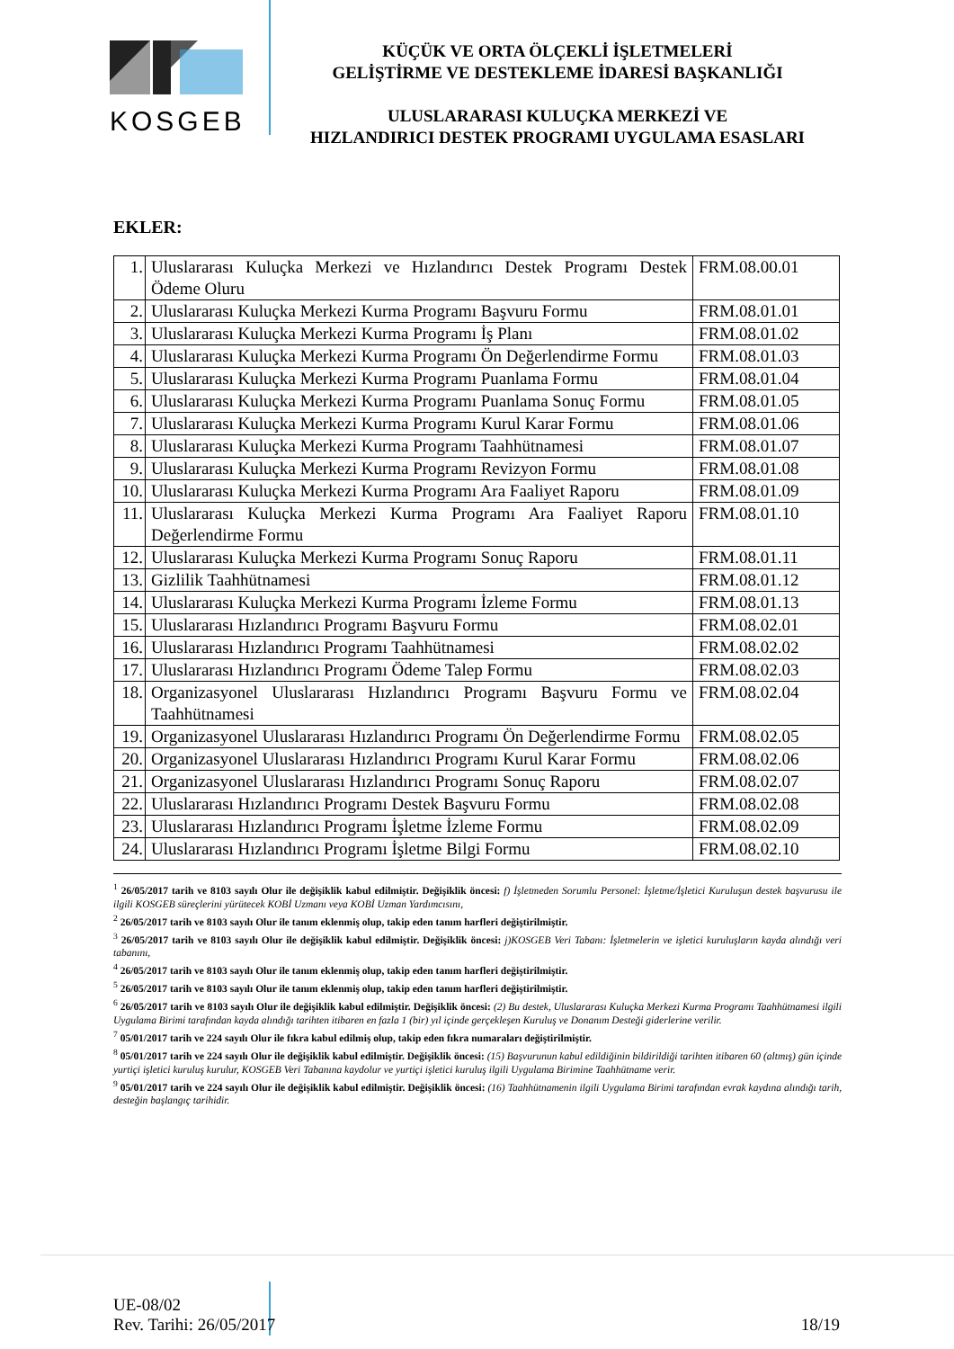KOSGEB
KÜÇÜK VE ORTA ÖLÇEKLİ İŞLETMELERİ
GELİŞTİRME VE DESTEKLEME İDARESİ BAŞKANLIĞI
ULUSLARARASI KULUÇKA MERKEZİ VE
HIZLANDIRICI DESTEK PROGRAMI UYGULAMA ESASLARI
EKLER:
| 1. | Uluslararası Kuluçka Merkezi ve Hızlandırıcı Destek Programı Destek Ödeme Oluru | FRM.08.00.01 |
| 2. | Uluslararası Kuluçka Merkezi Kurma Programı Başvuru Formu | FRM.08.01.01 |
| 3. | Uluslararası Kuluçka Merkezi Kurma Programı İş Planı | FRM.08.01.02 |
| 4. | Uluslararası Kuluçka Merkezi Kurma Programı Ön Değerlendirme Formu | FRM.08.01.03 |
| 5. | Uluslararası Kuluçka Merkezi Kurma Programı Puanlama Formu | FRM.08.01.04 |
| 6. | Uluslararası Kuluçka Merkezi Kurma Programı Puanlama Sonuç Formu | FRM.08.01.05 |
| 7. | Uluslararası Kuluçka Merkezi Kurma Programı Kurul Karar Formu | FRM.08.01.06 |
| 8. | Uluslararası Kuluçka Merkezi Kurma Programı Taahhütnamesi | FRM.08.01.07 |
| 9. | Uluslararası Kuluçka Merkezi Kurma Programı Revizyon Formu | FRM.08.01.08 |
| 10. | Uluslararası Kuluçka Merkezi Kurma Programı Ara Faaliyet Raporu | FRM.08.01.09 |
| 11. | Uluslararası Kuluçka Merkezi Kurma Programı Ara Faaliyet Raporu Değerlendirme Formu | FRM.08.01.10 |
| 12. | Uluslararası Kuluçka Merkezi Kurma Programı Sonuç Raporu | FRM.08.01.11 |
| 13. | Gizlilik Taahhütnamesi | FRM.08.01.12 |
| 14. | Uluslararası Kuluçka Merkezi Kurma Programı İzleme Formu | FRM.08.01.13 |
| 15. | Uluslararası Hızlandırıcı Programı Başvuru Formu | FRM.08.02.01 |
| 16. | Uluslararası Hızlandırıcı Programı Taahhütnamesi | FRM.08.02.02 |
| 17. | Uluslararası Hızlandırıcı Programı Ödeme Talep Formu | FRM.08.02.03 |
| 18. | Organizasyonel Uluslararası Hızlandırıcı Programı Başvuru Formu ve Taahhütnamesi | FRM.08.02.04 |
| 19. | Organizasyonel Uluslararası Hızlandırıcı Programı Ön Değerlendirme Formu | FRM.08.02.05 |
| 20. | Organizasyonel Uluslararası Hızlandırıcı Programı Kurul Karar Formu | FRM.08.02.06 |
| 21. | Organizasyonel Uluslararası Hızlandırıcı Programı Sonuç Raporu | FRM.08.02.07 |
| 22. | Uluslararası Hızlandırıcı Programı Destek Başvuru Formu | FRM.08.02.08 |
| 23. | Uluslararası Hızlandırıcı Programı İşletme İzleme Formu | FRM.08.02.09 |
| 24. | Uluslararası Hızlandırıcı Programı İşletme Bilgi Formu | FRM.08.02.10 |
<sup>1</sup> 26/05/2017 tarih ve 8103 sayılı Olur ile değişiklik kabul edilmiştir. Değişiklik öncesi: f) İşletmeden Sorumlu Personel: İşletme/İşletici Kuruluşun destek başvurusu ile ilgili KOSGEB süreçlerini yürütecek KOBİ Uzmanı veya KOBİ Uzman Yardımcısını,
<sup>2</sup> 26/05/2017 tarih ve 8103 sayılı Olur ile tanım eklenmiş olup, takip eden tanım harfleri değiştirilmiştir.
<sup>3</sup> 26/05/2017 tarih ve 8103 sayılı Olur ile değişiklik kabul edilmiştir. Değişiklik öncesi: j)KOSGEB Veri Tabanı: İşletmelerin ve işletici kuruluşların kayda alındığı veri tabanını,
<sup>4</sup> 26/05/2017 tarih ve 8103 sayılı Olur ile tanım eklenmiş olup, takip eden tanım harfleri değiştirilmiştir.
<sup>5</sup> 26/05/2017 tarih ve 8103 sayılı Olur ile tanım eklenmiş olup, takip eden tanım harfleri değiştirilmiştir.
<sup>6</sup> 26/05/2017 tarih ve 8103 sayılı Olur ile değişiklik kabul edilmiştir. Değişiklik öncesi: (2) Bu destek, Uluslararası Kuluçka Merkezi Kurma Programı Taahhütnamesi ilgili Uygulama Birimi tarafından kayda alındığı tarihten itibaren en fazla 1 (bir) yıl içinde gerçekleşen Kuruluş ve Donanım Desteği giderlerine verilir.
<sup>7</sup> 05/01/2017 tarih ve 224 sayılı Olur ile fıkra kabul edilmiş olup, takip eden fıkra numaraları değiştirilmiştir.
<sup>8</sup> 05/01/2017 tarih ve 224 sayılı Olur ile değişiklik kabul edilmiştir. Değişiklik öncesi: (15) Başvurunun kabul edildiğinin bildirildiği tarihten itibaren 60 (altmış) gün içinde yurtiçi işletici kuruluş kurulur, KOSGEB Veri Tabanına kaydolur ve yurtiçi işletici kuruluş ilgili Uygulama Birimine Taahhütname verir.
<sup>9</sup> 05/01/2017 tarih ve 224 sayılı Olur ile değişiklik kabul edilmiştir. Değişiklik öncesi: (16) Taahhütnamenin ilgili Uygulama Birimi tarafından evrak kaydına alındığı tarih, desteğin başlangıç tarihidir.
UE-08/02
Rev. Tarihi: 26/05/2017
18/19